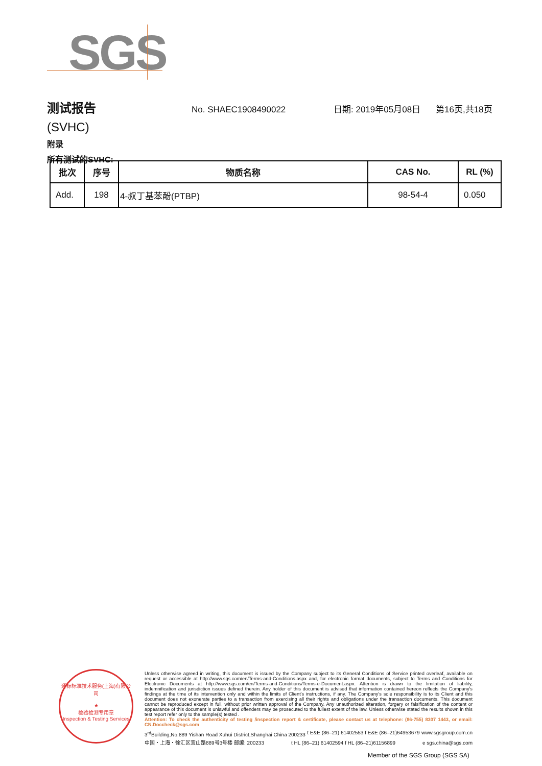SGS
测试报告
No. SHAEC1908490022 日期: 2019年05月08日 第16页,共18页
(SVHC)
附录
所有测试的SVHC:
| 批次 | 序号 | 物质名称 | CAS No. | RL (%) |
| --- | --- | --- | --- | --- |
| Add. | 198 | 4-叔丁基苯酚(PTBP) | 98-54-4 | 0.050 |
通标标准技术服务(上海)有限公司
★
检验检测专用章
Inspection & Testing Services
Unless otherwise agreed in writing, this document is issued by the Company subject to its General Conditions of Service printed overleaf, available on request or accessible at http://www.sgs.com/en/Terms-and-Conditions.aspx and, for electronic format documents, subject to Terms and Conditions for Electronic Documents at http://www.sgs.com/en/Terms-and-Conditions/Terms-e-Document.aspx. Attention is drawn to the limitation of liability, indemnification and jurisdiction issues defined therein. Any holder of this document is advised that information contained hereon reflects the Company's findings at the time of its intervention only and within the limits of Client's instructions, if any. The Company's sole responsibility is to its Client and this document does not exonerate parties to a transaction from exercising all their rights and obligations under the transaction documents. This document cannot be reproduced except in full, without prior written approval of the Company. Any unauthorized alteration, forgery or falsification of the content or appearance of this document is unlawful and offenders may be prosecuted to the fullest extent of the law. Unless otherwise stated the results shown in this test report refer only to the sample(s) tested .
Attention: To check the authenticity of testing /inspection report & certificate, please contact us at telephone: (86-755) 8307 1443, or email: CN.Doccheck@sgs.com
3<sup>rd</sup>Building,No.889 Yishan Road Xuhui District,Shanghai China 200233 t E&E (86–21) 61402553 f E&E (86–21)64953679 www.sgsgroup.com.cn
中国・上海・徐汇区宜山路889号3号楼 邮编: 200233 t HL (86–21) 61402594 f HL (86–21)61156899 e sgs.china@sgs.com
Member of the SGS Group (SGS SA)